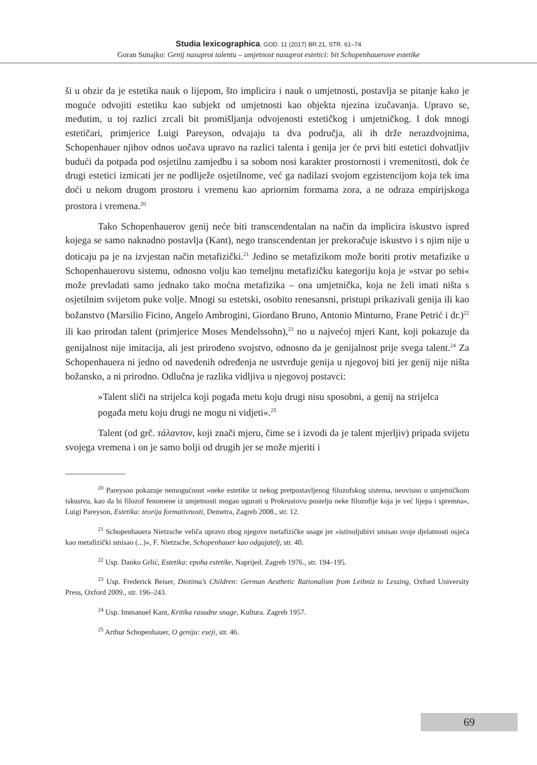Studia lexicographica, GOD. 11 (2017) BR.21, STR. 61–74
Goran Sunajko: Genij nasuprot talentu – umjetnost nasuprot estetici: bit Schopenhauerove estetike
ši u obzir da je estetika nauk o lijepom, što implicira i nauk o umjetnosti, postavlja se pitanje kako je moguće odvojiti estetiku kao subjekt od umjetnosti kao objekta njezina izučavanja. Upravo se, međutim, u toj razlici zrcali bit promišljanja odvojenosti estetičkog i umjetničkog. I dok mnogi estetičari, primjerice Luigi Pareyson, odvajaju ta dva područja, ali ih drže nerazdvojnima, Schopenhauer njihov odnos uočava upravo na razlici talenta i genija jer će prvi biti estetici dohvatljiv budući da potpada pod osjetilnu zamjedbu i sa sobom nosi karakter prostornosti i vremenitosti, dok će drugi estetici izmicati jer ne podliježe osjetilnome, već ga nadilazi svojom egzistencijom koja tek ima doći u nekom drugom prostoru i vremenu kao apriornim formama zora, a ne odraza empirijskoga prostora i vremena.<sup>20</sup>
Tako Schopenhauerov genij neće biti transcendentalan na način da implicira iskustvo ispred kojega se samo naknadno postavlja (Kant), nego transcendentan jer prekoračuje iskustvo i s njim nije u doticaju pa je na izvjestan način metafizički.<sup>21</sup> Jedino se metafizikom može boriti protiv metafizike u Schopenhauerovu sistemu, odnosno volju kao temeljnu metafizičku kategoriju koja je »stvar po sebi« može prevladati samo jednako tako moćna metafizika – ona umjetnička, koja ne želi imati ništa s osjetilnim svijetom puke volje. Mnogi su estetski, osobito renesansni, pristupi prikazivali genija ili kao božanstvo (Marsilio Ficino, Angelo Ambrogini, Giordano Bruno, Antonio Minturno, Frane Petrić i dr.)<sup>22</sup> ili kao prirodan talent (primjerice Moses Mendelssohn),<sup>23</sup> no u najvećoj mjeri Kant, koji pokazuje da genijalnost nije imitacija, ali jest prirođeno svojstvo, odnosno da je genijalnost prije svega talent.<sup>24</sup> Za Schopenhauera ni jedno od navedenih određenja ne ustvrđuje genija u njegovoj biti jer genij nije ništa božansko, a ni prirodno. Odlučna je razlika vidljiva u njegovoj postavci:
»Talent sliči na strijelca koji pogađa metu koju drugi nisu sposobni, a genij na strijelca pogađa metu koju drugi ne mogu ni vidjeti«.<sup>25</sup>
Talent (od grč. τάλαντον, koji znači mjeru, čime se i izvodi da je talent mjerljiv) pripada svijetu svojega vremena i on je samo bolji od drugih jer se može mjeriti i
<sup>20</sup> Pareyson pokazuje nemogućnost »neke estetike iz nekog pretpostavljenog filozofskog sistema, neovisno o umjetničkom iskustvu, kao da bi filozof fenomene iz umjetnosti mogao ugurati u Prokrustovu postelju neke filozofije koja je već lijepa i spremna«, Luigi Pareyson, Estetika: teorija formativnosti, Demetra, Zagreb 2008., str. 12.
<sup>21</sup> Schopenhauera Nietzsche veliča upravo zbog njegove metafizičke snage jer »istinoljubivi smisao svoje djelatnosti osjeća kao metafizički smisao (...)«, F. Nietzsche, Schopenhauer kao odgajatelj, str. 40.
<sup>22</sup> Usp. Danko Grlić, Estetika: epoha estetike, Naprijed. Zagreb 1976., str. 194–195.
<sup>23</sup> Usp. Frederick Beiser, Diotima’s Children: German Aesthetic Rationalism from Leibniz to Lessing, Oxford University Press, Oxford 2009., str. 196–243.
<sup>24</sup> Usp. Immanuel Kant, Kritika rasudne snage, Kultura. Zagreb 1957.
<sup>25</sup> Arthur Schopenhauer, O geniju: eseji, str. 46.
69